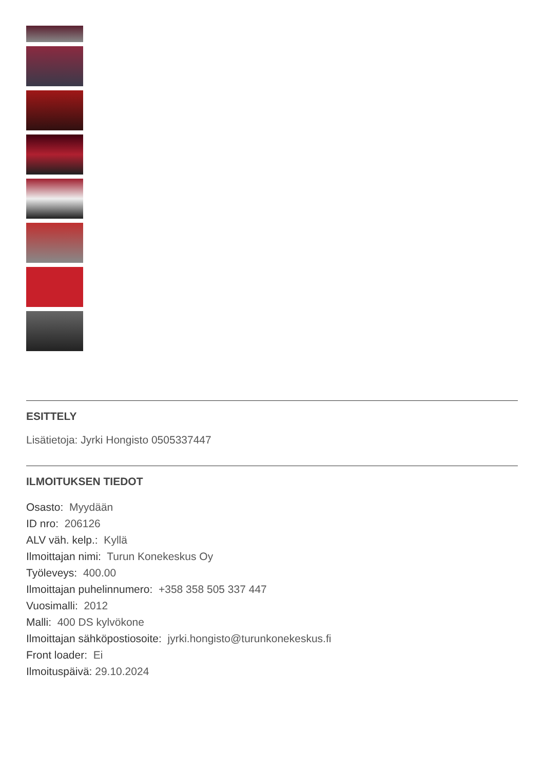ESITTELY
Lisätietoja: Jyrki Hongisto 0505337447
ILMOITUKSEN TIEDOT
Osasto: Myydään
ID nro: 206126
ALV väh. kelp.: Kyllä
Ilmoittajan nimi: Turun Konekeskus Oy
Työleveys: 400.00
Ilmoittajan puhelinnumero: +358 358 505 337 447
Vuosimalli: 2012
Malli: 400 DS kylvökone
Ilmoittajan sähköpostiosoite: jyrki.hongisto@turunkonekeskus.fi
Front loader: Ei
Ilmoituspäivä: 29.10.2024